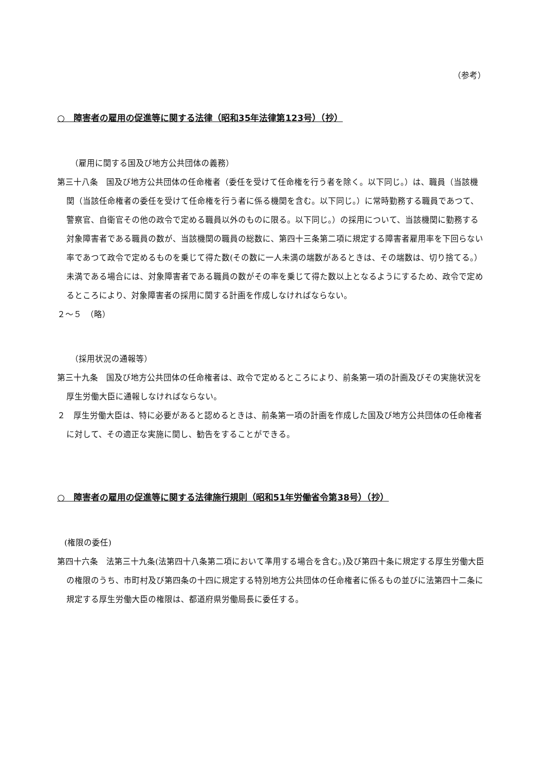（参考）
○　障害者の雇用の促進等に関する法律（昭和35年法律第123号）（抄）
（雇用に関する国及び地方公共団体の義務）
第三十八条　国及び地方公共団体の任命権者（委任を受けて任命権を行う者を除く。以下同じ。）は、職員（当該機関（当該任命権者の委任を受けて任命権を行う者に係る機関を含む。以下同じ。）に常時勤務する職員であつて、警察官、自衛官その他の政令で定める職員以外のものに限る。以下同じ。）の採用について、当該機関に勤務する対象障害者である職員の数が、当該機関の職員の総数に、第四十三条第二項に規定する障害者雇用率を下回らない率であつて政令で定めるものを乗じて得た数(その数に一人未満の端数があるときは、その端数は、切り捨てる。）未満である場合には、対象障害者である職員の数がその率を乗じて得た数以上となるようにするため、政令で定めるところにより、対象障害者の採用に関する計画を作成しなければならない。
２～５　（略）
（採用状況の通報等）
第三十九条　国及び地方公共団体の任命権者は、政令で定めるところにより、前条第一項の計画及びその実施状況を厚生労働大臣に通報しなければならない。
２　厚生労働大臣は、特に必要があると認めるときは、前条第一項の計画を作成した国及び地方公共団体の任命権者に対して、その適正な実施に関し、勧告をすることができる。
○　障害者の雇用の促進等に関する法律施行規則（昭和51年労働省令第38号）（抄）
(権限の委任)
第四十六条　法第三十九条(法第四十八条第二項において準用する場合を含む。)及び第四十条に規定する厚生労働大臣の権限のうち、市町村及び第四条の十四に規定する特別地方公共団体の任命権者に係るもの並びに法第四十二条に規定する厚生労働大臣の権限は、都道府県労働局長に委任する。